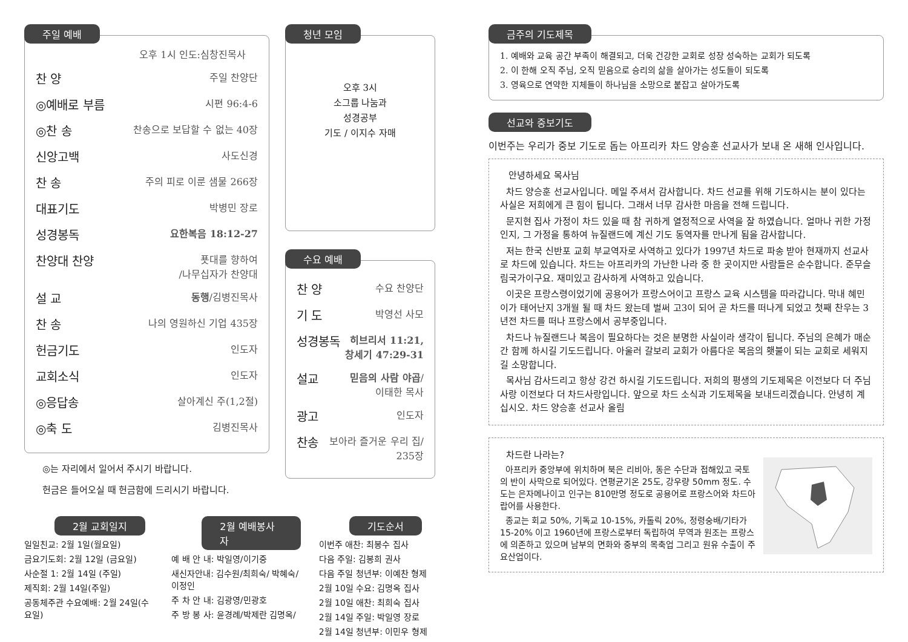주일 예배
오후 1시 인도:심창진목사
찬 양 주일 찬양단
◎예배로 부름 시편 96:4-6
◎찬 송 찬송으로 보답할 수 없는 40장
신앙고백 사도신경
찬 송 주의 피로 이룬 샘물 266장
대표기도 박병민 장로
성경봉독 요한복음 18:12-27
찬양대 찬양 푯대를 향하여
/나무십자가 찬양대
설 교 동행/김병진목사
찬 송 나의 영원하신 기업 435장
헌금기도 인도자
교회소식 인도자
◎응답송 살아계신 주(1,2절)
◎축 도 김병진목사
◎는 자리에서 일어서 주시기 바랍니다.
헌금은 들어오실 때 헌금함에 드리시기 바랍니다.
청년 모임
오후 3시
소그룹 나눔과
성경공부
기도 / 이지수 자매
수요 예배
찬 양 수요 찬양단
기 도 박영선 사모
성경봉독 히브리서 11:21,
창세기 47:29-31
설교 믿음의 사람 야곱/
이태한 목사
광고 인도자
찬송 보아라 즐거운 우리 집/
235장
2월 교회일지
일일친교: 2월 1일(월요일)
금요기도회: 2월 12일 (금요일)
사순절 1: 2월 14일 (주일)
제직회: 2월 14일(주일)
공동체주관 수요예배: 2월 24일(수요일)
2월 예배봉사자
예 배 안 내: 박일영/이기중
새신자안내: 김수원/최희숙/ 박혜숙/이정인
주 차 안 내: 김광영/민광호
주 방 봉 사: 윤경례/박제란 김명옥/
기도순서
이번주 애찬: 최봉수 집사
다음 주일: 김봉희 권사
다음 주일 청년부: 이예찬 형제
2월 10일 수요: 김명옥 집사
2월 10일 애찬: 최희숙 집사
2월 14일 주일: 박일영 장로
2월 14일 청년부: 이민우 형제
금주의 기도제목
1. 예배와 교육 공간 부족이 해결되고, 더욱 건강한 교회로 성장 성숙하는 교회가 되도록
2. 이 한해 오직 주님, 오직 믿음으로 승리의 삶을 살아가는 성도들이 되도록
3. 영육으로 연약한 지체들이 하나님을 소망으로 붙잡고 살아가도록
선교와 중보기도
이번주는 우리가 중보 기도로 돕는 아프리카 차드 양승훈 선교사가 보내 온 새해 인사입니다.
안녕하세요 목사님
차드 양승훈 선교사입니다. 메일 주셔서 감사합니다. 차드 선교를 위해 기도하시는 분이 있다는 사실은 저희에게 큰 힘이 됩니다. 그래서 너무 감사한 마음을 전해 드립니다.
문지현 집사 가정이 차드 있을 때 참 귀하게 열정적으로 사역을 잘 하였습니다. 얼마나 귀한 가정인지, 그 가정을 통하여 뉴질랜드에 계신 기도 동역자를 만나게 됨을 감사합니다.
저는 한국 신반포 교회 부교역자로 사역하고 있다가 1997년 차드로 파송 받아 현재까지 선교사로 차드에 있습니다. 차드는 아프리카의 가난한 나라 중 한 곳이지만 사람들은 순수합니다. 준무슬림국가이구요. 재미있고 감사하게 사역하고 있습니다.
이곳은 프랑스령이었기에 공용어가 프랑스어이고 프랑스 교육 시스템을 따라갑니다. 막내 혜민이가 태어난지 3개월 될 때 차드 왔는데 벌써 고3이 되어 곧 차드를 떠나게 되었고 첫째 찬우는 3년전 차드를 떠나 프랑스에서 공부중입니다.
차드나 뉴질랜드나 복음이 필요하다는 것은 분명한 사실이라 생각이 됩니다. 주님의 은혜가 매순간 함께 하시길 기도드립니다. 아울러 갈보리 교회가 아름다운 복음의 횃불이 되는 교회로 세워지길 소망합니다.
목사님 감사드리고 항상 강건 하시길 기도드립니다. 저희의 평생의 기도제목은 이전보다 더 주님사랑 이전보다 더 차드사랑입니다. 앞으로 차드 소식과 기도제목을 보내드리겠습니다. 안녕히 계십시오. 차드 양승훈 선교사 올림
차드란 나라는?
아프리카 중앙부에 위치하며 북은 리비아, 동은 수단과 접해있고 국토의 반이 사막으로 되어있다. 연평균기온 25도, 강우량 50mm 정도. 수도는 은자메나이고 인구는 810만명 정도로 공용어로 프랑스어와 차드아랍어를 사용한다.
종교는 회교 50%, 기독교 10-15%, 카톨릭 20%, 정령숭배/기타가 15-20% 이고 1960년에 프랑스로부터 독립하여 무역과 원조는 프랑스에 의존하고 있으며 남부의 면화와 중부의 목축업 그리고 원유 수출이 주요산업이다.